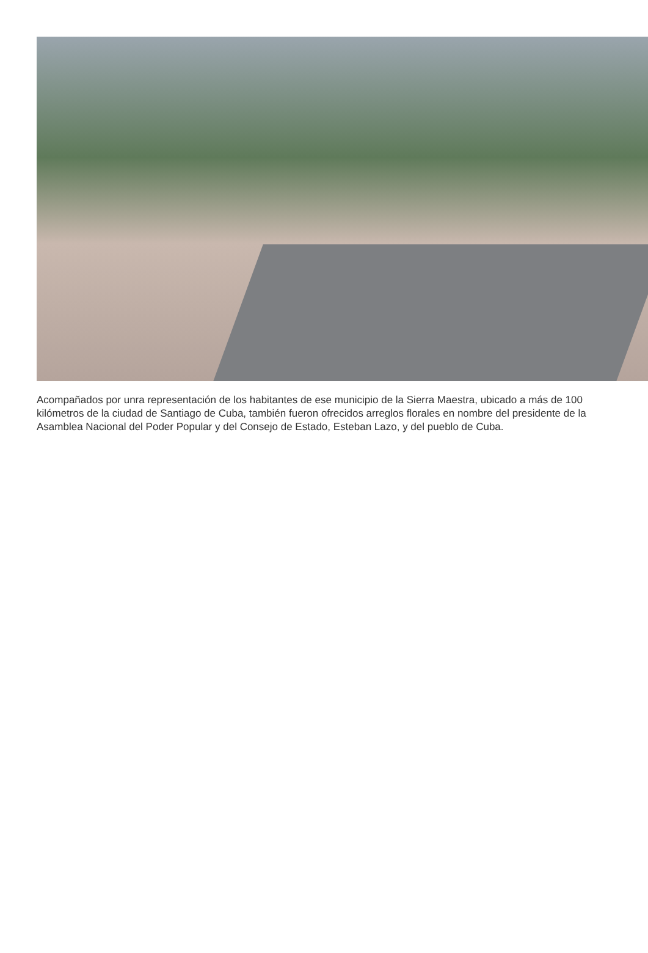Acompañados por unra representación de los habitantes de ese municipio de la Sierra Maestra, ubicado a más de 100 kilómetros de la ciudad de Santiago de Cuba, también fueron ofrecidos arreglos florales en nombre del presidente de la Asamblea Nacional del Poder Popular y del Consejo de Estado, Esteban Lazo, y del pueblo de Cuba.